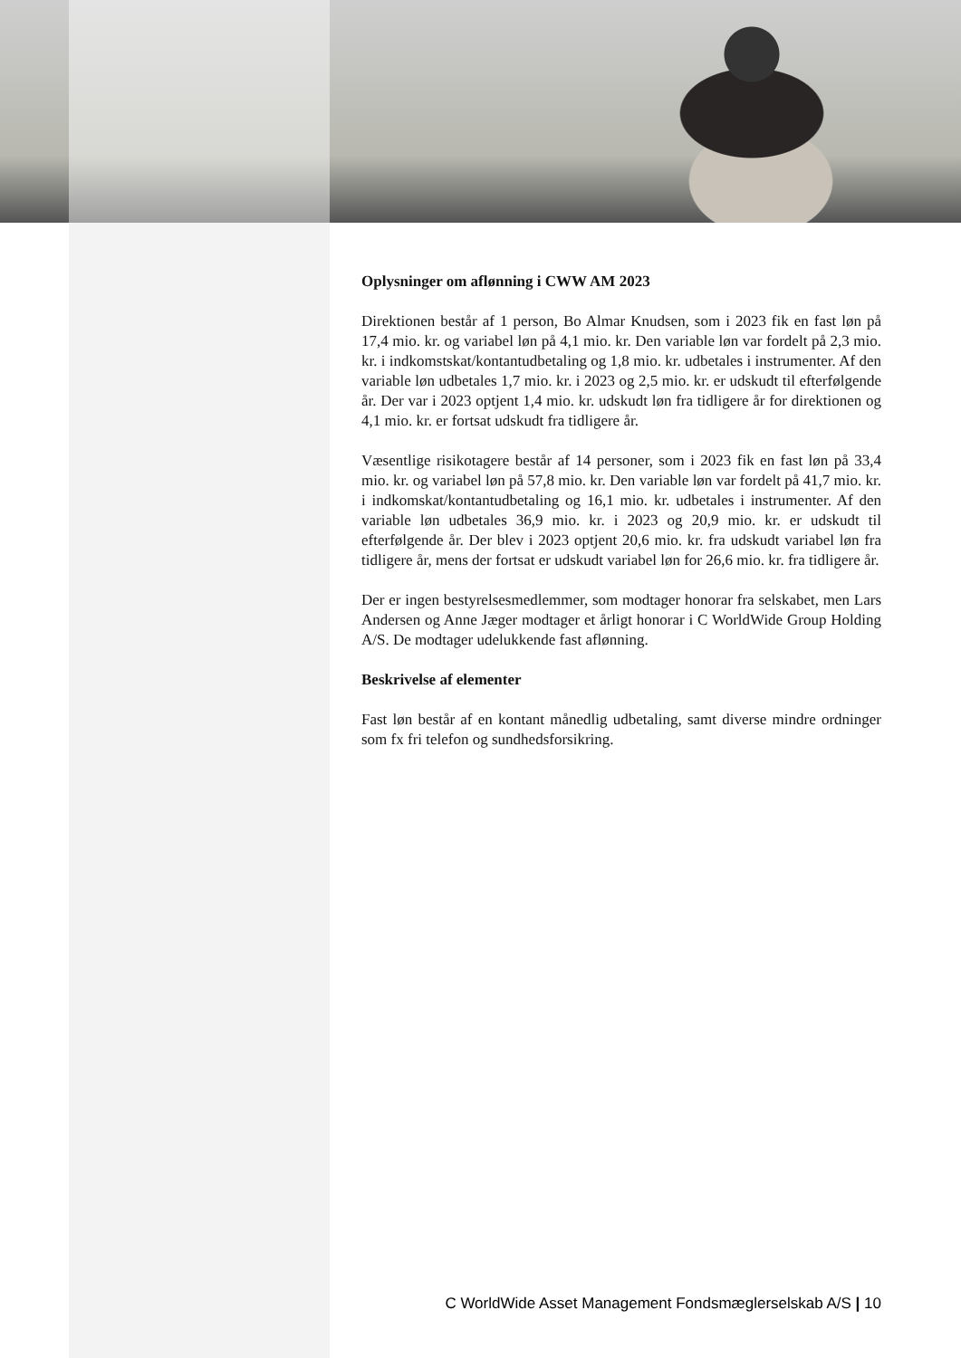Oplysninger om aflønning i CWW AM 2023
Direktionen består af 1 person, Bo Almar Knudsen, som i 2023 fik en fast løn på 17,4 mio. kr. og variabel løn på 4,1 mio. kr. Den variable løn var fordelt på 2,3 mio. kr. i indkomstskat/kontantudbetaling og 1,8 mio. kr. udbetales i instrumenter. Af den variable løn udbetales 1,7 mio. kr. i 2023 og 2,5 mio. kr. er udskudt til efterfølgende år. Der var i 2023 optjent 1,4 mio. kr. udskudt løn fra tidligere år for direktionen og 4,1 mio. kr. er fortsat udskudt fra tidligere år.
Væsentlige risikotagere består af 14 personer, som i 2023 fik en fast løn på 33,4 mio. kr. og variabel løn på 57,8 mio. kr. Den variable løn var fordelt på 41,7 mio. kr. i indkomskat/kontantudbetaling og 16,1 mio. kr. udbetales i instrumenter. Af den variable løn udbetales 36,9 mio. kr. i 2023 og 20,9 mio. kr. er udskudt til efterfølgende år. Der blev i 2023 optjent 20,6 mio. kr. fra udskudt variabel løn fra tidligere år, mens der fortsat er udskudt variabel løn for 26,6 mio. kr. fra tidligere år.
Der er ingen bestyrelsesmedlemmer, som modtager honorar fra selskabet, men Lars Andersen og Anne Jæger modtager et årligt honorar i C WorldWide Group Holding A/S. De modtager udelukkende fast aflønning.
Beskrivelse af elementer
Fast løn består af en kontant månedlig udbetaling, samt diverse mindre ordninger som fx fri telefon og sundhedsforsikring.
C WorldWide Asset Management Fondsmæglerselskab A/S | 10